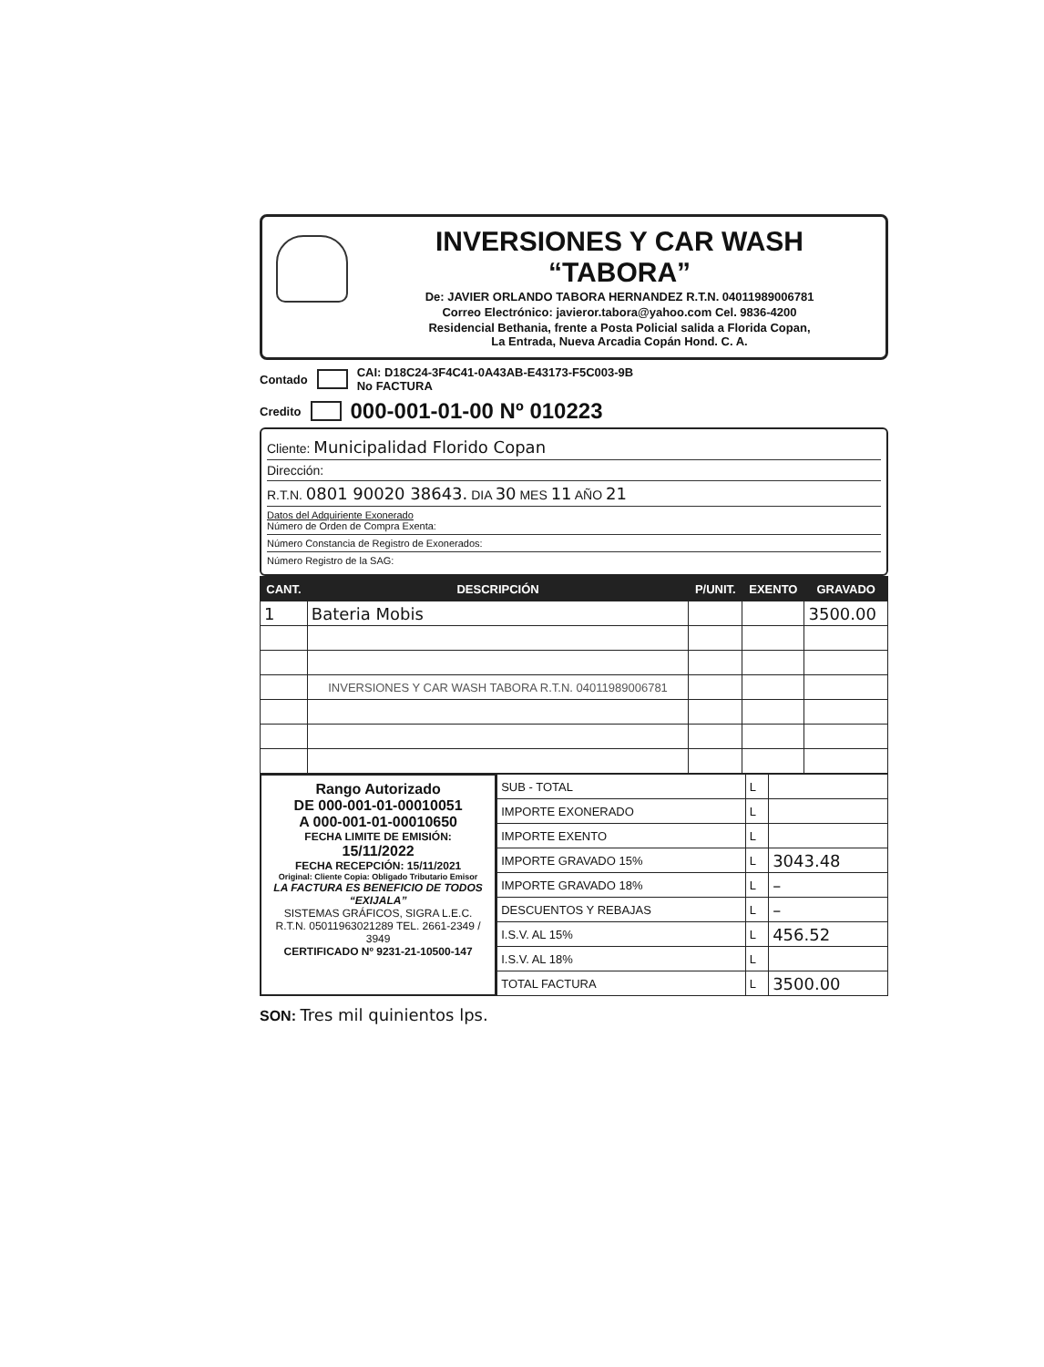INVERSIONES Y CAR WASH “TABORA”
De: JAVIER ORLANDO TABORA HERNANDEZ R.T.N. 04011989006781
Correo Electrónico: javieror.tabora@yahoo.com Cel. 9836-4200
Residencial Bethania, frente a Posta Policial salida a Florida Copan,
La Entrada, Nueva Arcadia Copán Hond. C. A.
Contado CAI: D18C24-3F4C41-0A43AB-E43173-F5C003-9B
No FACTURA
Credito 000-001-01-00 Nº 010223
Cliente: Municipalidad Florido Copan
Dirección:
R.T.N. 0801 90020 38643. DIA 30 MES 11 AÑO 21
Datos del Adquiriente Exonerado
Número de Orden de Compra Exenta:
Número Constancia de Registro de Exonerados:
Número Registro de la SAG:
| CANT. | DESCRIPCIÓN | P/UNIT. | EXENTO | GRAVADO |
| --- | --- | --- | --- | --- |
| 1 | Bateria Mobis | | | 3500.00 |
| | INVERSIONES Y CAR WASH TABORA R.T.N. 04011989006781 | | | |
Rango Autorizado
DE 000-001-01-00010051
A 000-001-01-00010650
FECHA LIMITE DE EMISIÓN:
15/11/2022
FECHA RECEPCIÓN: 15/11/2021
Original: Cliente Copia: Obligado Tributario Emisor
LA FACTURA ES BENEFICIO DE TODOS “EXIJALA”
SISTEMAS GRÁFICOS, SIGRA L.E.C.
R.T.N. 05011963021289 TEL. 2661-2349 / 3949
CERTIFICADO Nº 9231-21-10500-147
| SUB - TOTAL | L | |
| IMPORTE EXONERADO | L | |
| IMPORTE EXENTO | L | |
| IMPORTE GRAVADO 15% | L | 3043.48 |
| IMPORTE GRAVADO 18% | L | – |
| DESCUENTOS Y REBAJAS | L | – |
| I.S.V. AL 15% | L | 456.52 |
| I.S.V. AL 18% | L | |
| TOTAL FACTURA | L | 3500.00 |
SON: Tres mil quinientos lps.